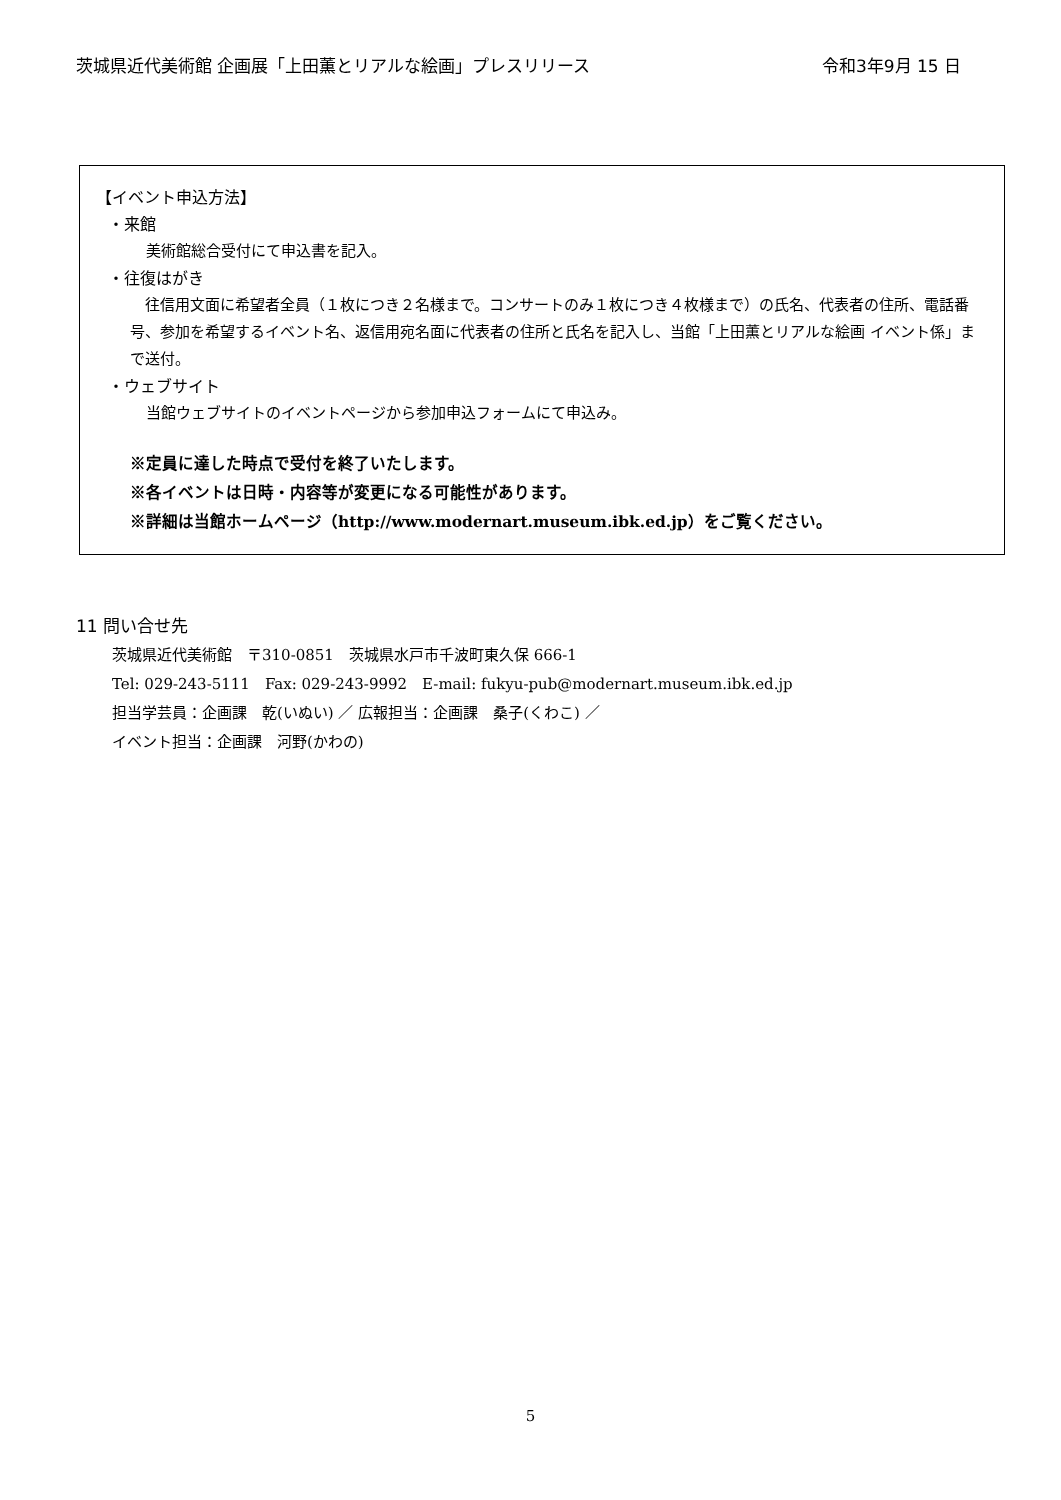茨城県近代美術館 企画展「上田薫とリアルな絵画」プレスリリース 令和3年9月 15 日
【イベント申込方法】
・来館
美術館総合受付にて申込書を記入。
・往復はがき
　往信用文面に希望者全員（１枚につき２名様まで。コンサートのみ１枚につき４枚様まで）の氏名、代表者の住所、電話番号、参加を希望するイベント名、返信用宛名面に代表者の住所と氏名を記入し、当館「上田薫とリアルな絵画 イベント係」まで送付。
・ウェブサイト
当館ウェブサイトのイベントページから参加申込フォームにて申込み。
※定員に達した時点で受付を終了いたします。
※各イベントは日時・内容等が変更になる可能性があります。
※詳細は当館ホームページ（http://www.modernart.museum.ibk.ed.jp）をご覧ください。
11 問い合せ先
茨城県近代美術館　〒310-0851　茨城県水戸市千波町東久保 666-1
Tel: 029-243-5111　Fax: 029-243-9992　E-mail: fukyu-pub@modernart.museum.ibk.ed.jp
担当学芸員：企画課　乾(いぬい) ／ 広報担当：企画課　桑子(くわこ) ／
イベント担当：企画課　河野(かわの)
5